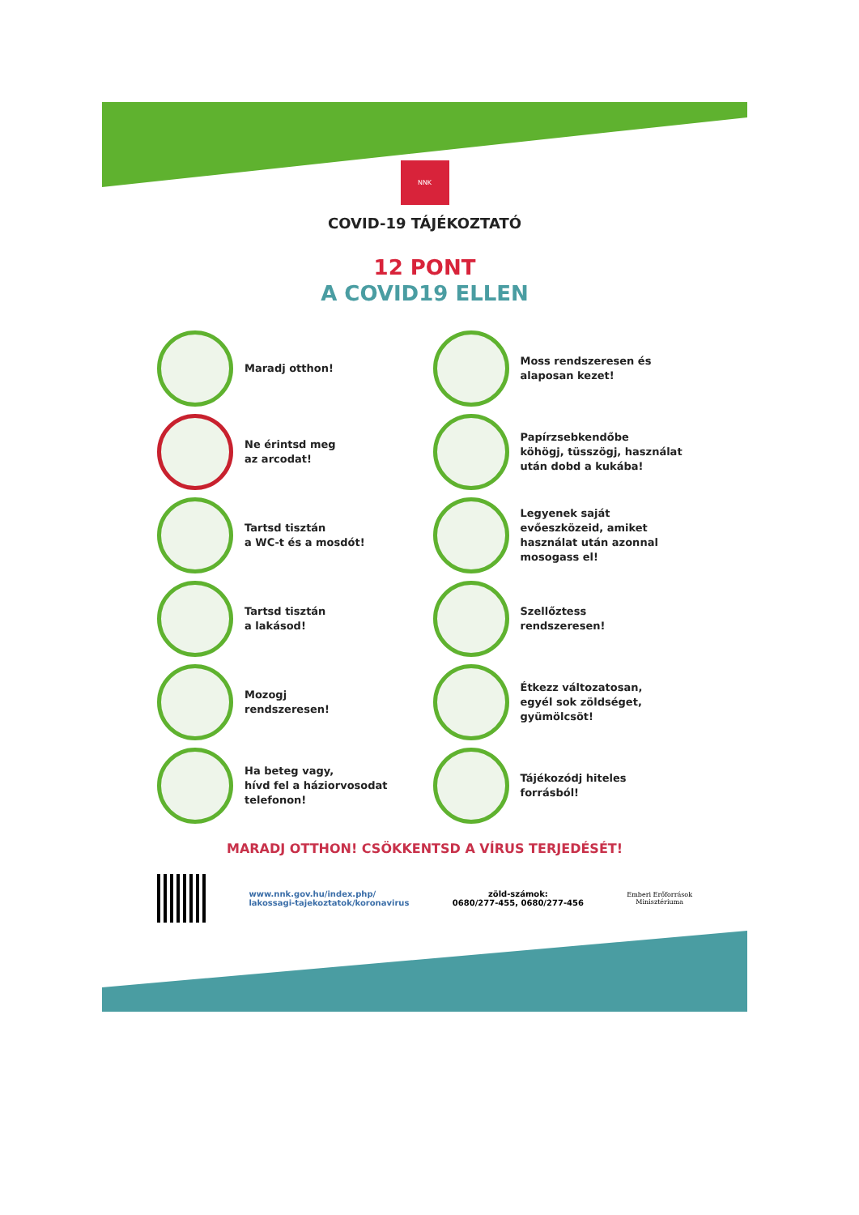NNK
COVID-19 TÁJÉKOZTATÓ
12 PONT
A COVID19 ELLEN
Maradj otthon!
Moss rendszeresen és
alaposan kezet!
Ne érintsd meg
az arcodat!
Papírzsebkendőbe
köhögj, tüsszögj, használat
után dobd a kukába!
Tartsd tisztán
a WC-t és a mosdót!
Legyenek saját
evőeszközeid, amiket
használat után azonnal
mosogass el!
Tartsd tisztán
a lakásod!
Szellőztess
rendszeresen!
Mozogj
rendszeresen!
Étkezz változatosan,
egyél sok zöldséget,
gyümölcsöt!
Ha beteg vagy,
hívd fel a háziorvosodat
telefonon!
Tájékozódj hiteles
forrásból!
MARADJ OTTHON! CSÖKKENTSD A VÍRUS TERJEDÉSÉT!
www.nnk.gov.hu/index.php/
lakossagi-tajekoztatok/koronavirus
zöld-számok:
0680/277-455, 0680/277-456
Emberi Erőforrások
Minisztériuma